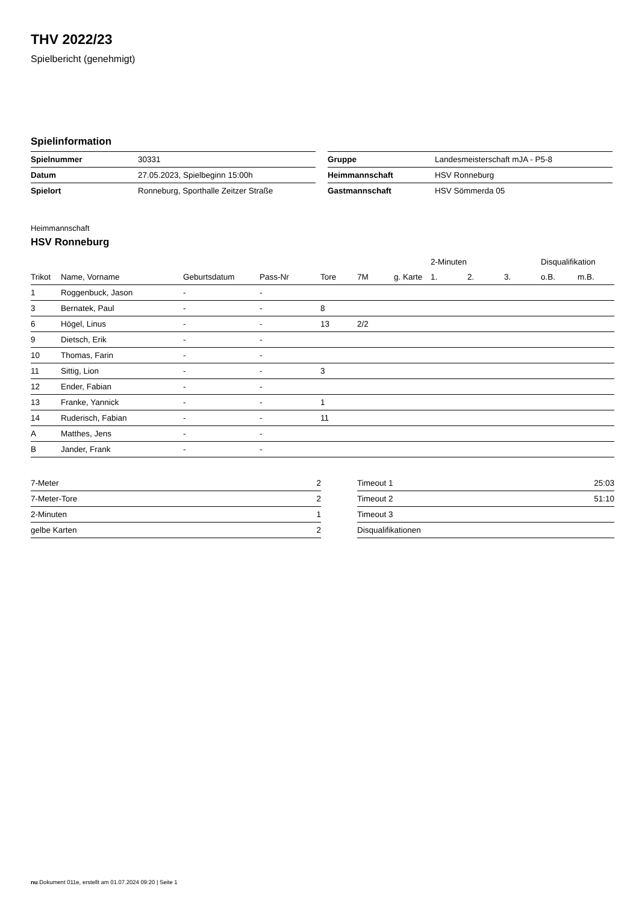THV 2022/23
Spielbericht (genehmigt)
Spielinformation
| Spielnummer | 30331 |
| Datum | 27.05.2023, Spielbeginn 15:00h |
| Spielort | Ronneburg, Sporthalle Zeitzer Straße |
| Gruppe | Landesmeisterschaft mJA - P5-8 |
| Heimmannschaft | HSV Ronneburg |
| Gastmannschaft | HSV Sömmerda 05 |
Heimmannschaft
HSV Ronneburg
| | | | | | | | 2-Minuten | | | Disqualifikation | |
| --- | --- | --- | --- | --- | --- | --- | --- | --- | --- | --- | --- |
| Trikot | Name, Vorname | Geburtsdatum | Pass-Nr | Tore | 7M | g. Karte | 1. | 2. | 3. | o.B. | m.B. |
| 1 | Roggenbuck, Jason | - | - | | | | | | | | |
| 3 | Bernatek, Paul | - | - | 8 | | | | | | | |
| 6 | Högel, Linus | - | - | 13 | 2/2 | | | | | | |
| 9 | Dietsch, Erik | - | - | | | | | | | | |
| 10 | Thomas, Farin | - | - | | | | | | | | |
| 11 | Sittig, Lion | - | - | 3 | | | | | | | |
| 12 | Ender, Fabian | - | - | | | | | | | | |
| 13 | Franke, Yannick | - | - | 1 | | | | | | | |
| 14 | Ruderisch, Fabian | - | - | 11 | | | | | | | |
| A | Matthes, Jens | - | - | | | | | | | | |
| B | Jander, Frank | - | - | | | | | | | | |
| 7-Meter | 2 |
| 7-Meter-Tore | 2 |
| 2-Minuten | 1 |
| gelbe Karten | 2 |
| Timeout 1 | 25:03 |
| Timeout 2 | 51:10 |
| Timeout 3 | |
| Disqualifikationen | |
nu.Dokument 011e, erstellt am 01.07.2024 09:20 | Seite 1